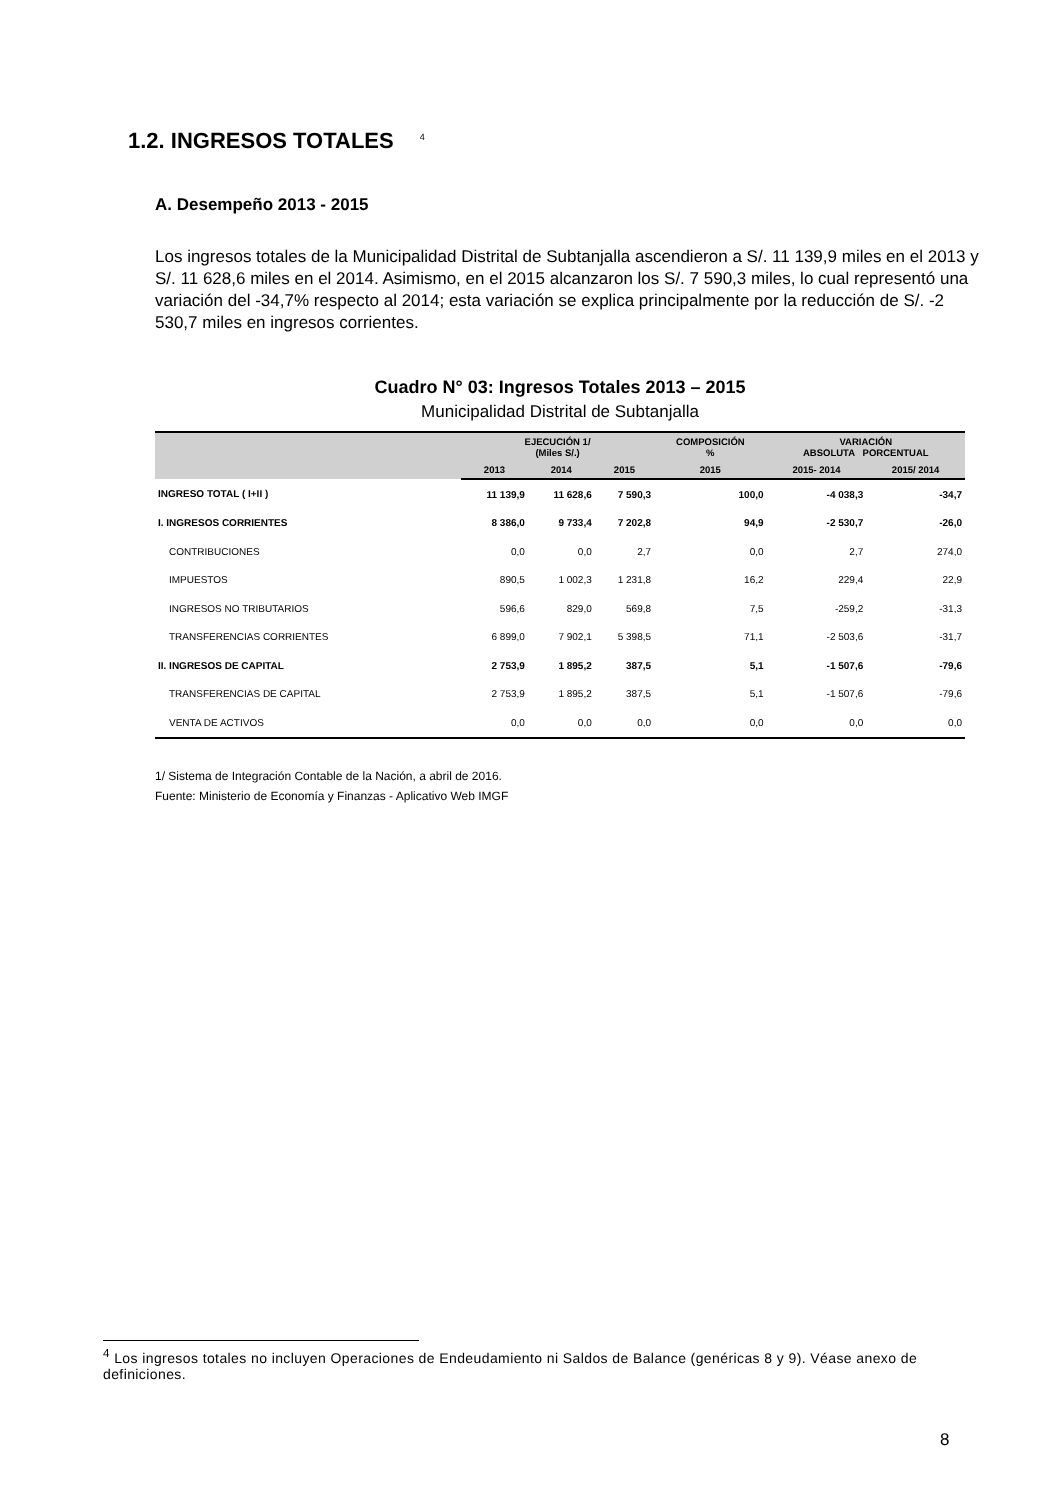1.2. INGRESOS TOTALES <sup>4</sup>
A. Desempeño 2013 - 2015
Los ingresos totales de la Municipalidad Distrital de Subtanjalla ascendieron a S/. 11 139,9 miles en el 2013 y S/. 11 628,6 miles en el 2014. Asimismo, en el 2015 alcanzaron los S/. 7 590,3 miles, lo cual representó una variación del -34,7% respecto al 2014; esta variación se explica principalmente por la reducción de S/. -2 530,7 miles en ingresos corrientes.
Cuadro N° 03: Ingresos Totales 2013 – 2015
Municipalidad Distrital de Subtanjalla
| | EJECUCIÓN 1/ (Miles S/.) | | | COMPOSICIÓN % | VARIACIÓN ABSOLUTA PORCENTUAL | |
| --- | --- | --- | --- | --- | --- | --- |
| | 2013 | 2014 | 2015 | 2015 | 2015- 2014 | 2015/ 2014 |
| INGRESO TOTAL ( I+II ) | 11 139,9 | 11 628,6 | 7 590,3 | 100,0 | -4 038,3 | -34,7 |
| I. INGRESOS CORRIENTES | 8 386,0 | 9 733,4 | 7 202,8 | 94,9 | -2 530,7 | -26,0 |
| CONTRIBUCIONES | 0,0 | 0,0 | 2,7 | 0,0 | 2,7 | 274,0 |
| IMPUESTOS | 890,5 | 1 002,3 | 1 231,8 | 16,2 | 229,4 | 22,9 |
| INGRESOS NO TRIBUTARIOS | 596,6 | 829,0 | 569,8 | 7,5 | -259,2 | -31,3 |
| TRANSFERENCIAS CORRIENTES | 6 899,0 | 7 902,1 | 5 398,5 | 71,1 | -2 503,6 | -31,7 |
| II. INGRESOS DE CAPITAL | 2 753,9 | 1 895,2 | 387,5 | 5,1 | -1 507,6 | -79,6 |
| TRANSFERENCIAS DE CAPITAL | 2 753,9 | 1 895,2 | 387,5 | 5,1 | -1 507,6 | -79,6 |
| VENTA DE ACTIVOS | 0,0 | 0,0 | 0,0 | 0,0 | 0,0 | 0,0 |
1/ Sistema de Integración Contable de la Nación, a abril de 2016.
Fuente: Ministerio de Economía y Finanzas - Aplicativo Web IMGF
<sup>4</sup> Los ingresos totales no incluyen Operaciones de Endeudamiento ni Saldos de Balance (genéricas 8 y 9). Véase anexo de definiciones.
8